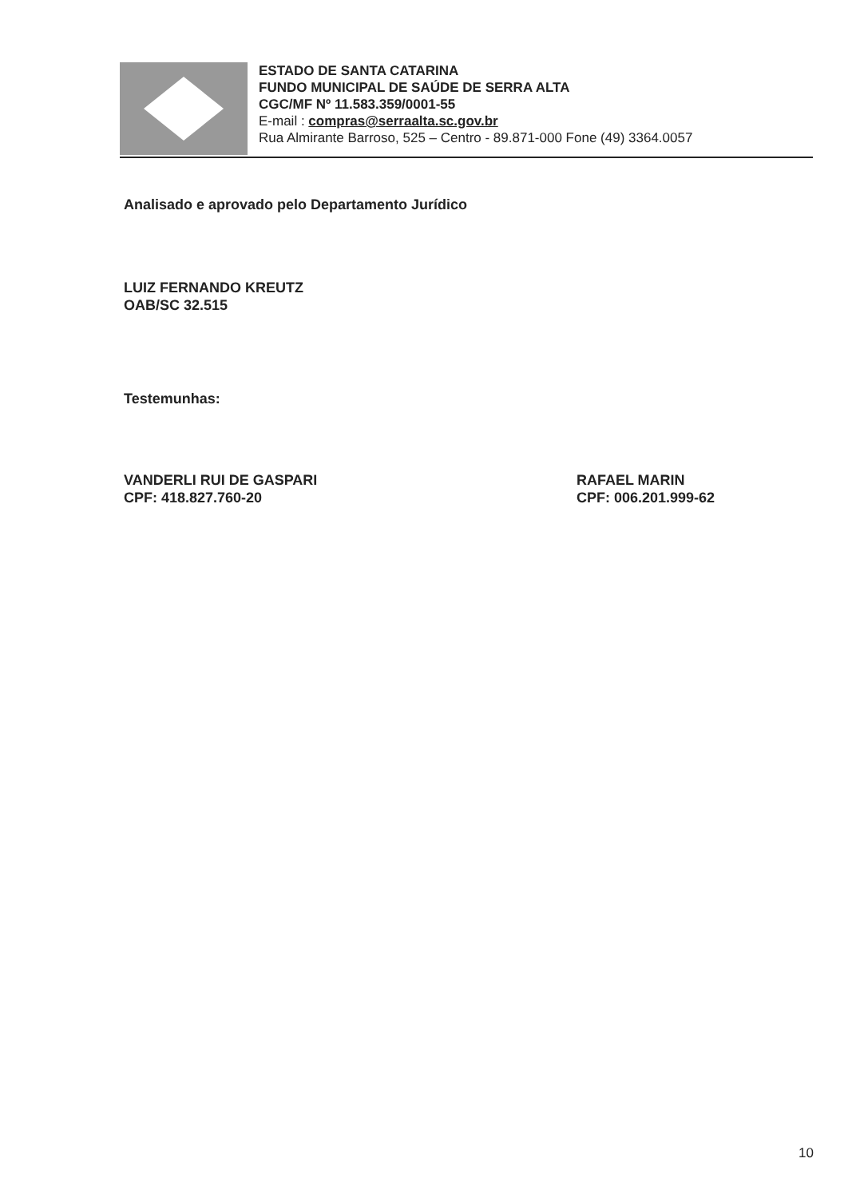ESTADO DE SANTA CATARINA
FUNDO MUNICIPAL DE SAÚDE DE SERRA ALTA
CGC/MF Nº 11.583.359/0001-55
E-mail : compras@serraalta.sc.gov.br
Rua Almirante Barroso, 525 – Centro - 89.871-000 Fone (49) 3364.0057
Analisado e aprovado pelo Departamento Jurídico
LUIZ FERNANDO KREUTZ
OAB/SC 32.515
Testemunhas:
VANDERLI RUI DE GASPARI
CPF: 418.827.760-20
RAFAEL MARIN
CPF: 006.201.999-62
10